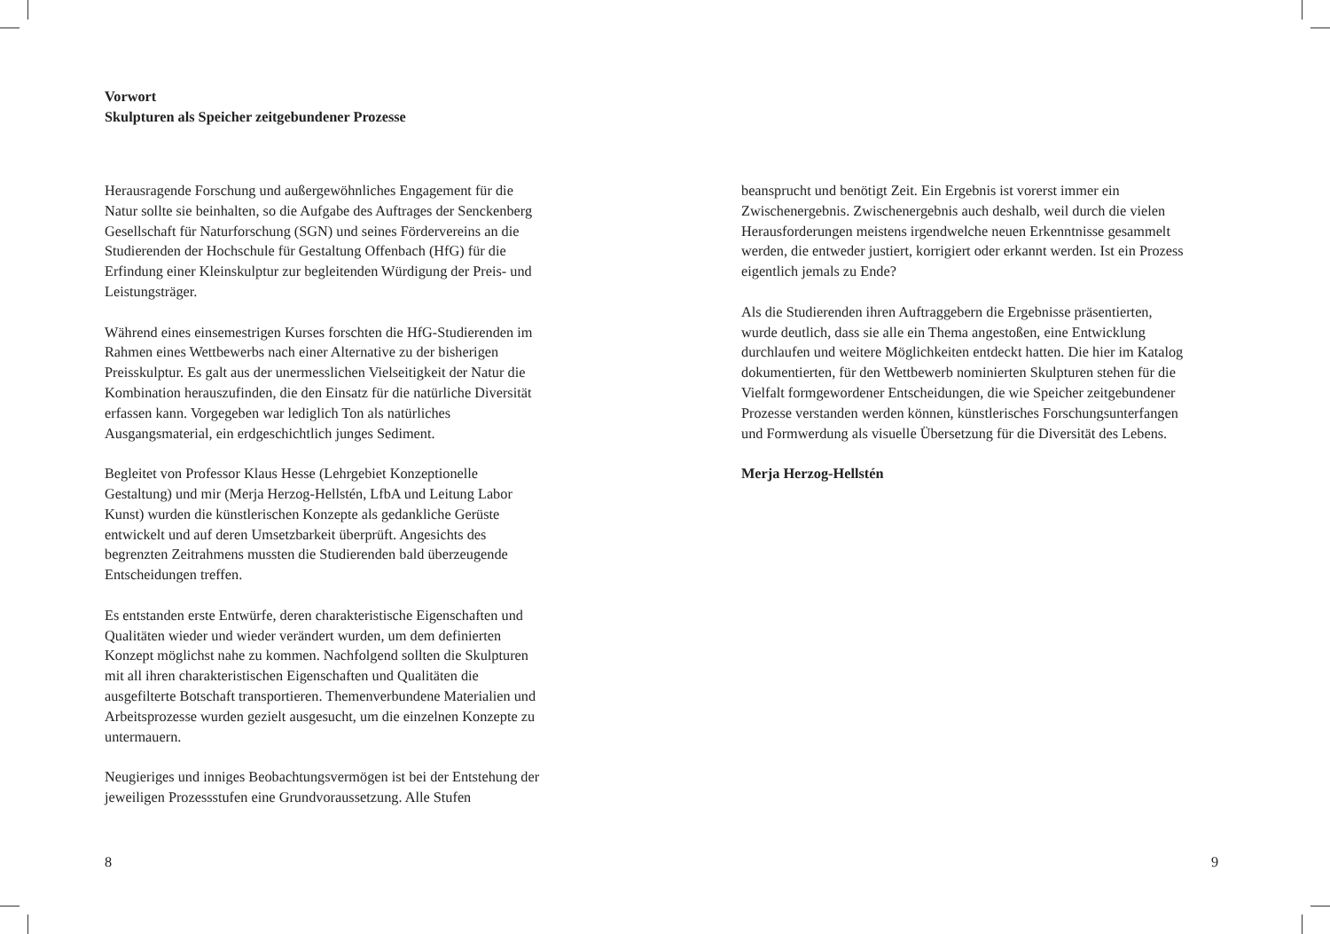Vorwort
Skulpturen als Speicher zeitgebundener Prozesse
Herausragende Forschung und außergewöhnliches Engagement für die Natur sollte sie beinhalten, so die Aufgabe des Auftrages der Senckenberg Gesellschaft für Naturforschung (SGN) und seines Fördervereins an die Studierenden der Hochschule für Gestaltung Offenbach (HfG) für die Erfindung einer Kleinskulptur zur begleitenden Würdigung der Preis- und Leistungsträger.
Während eines einsemestrigen Kurses forschten die HfG-Studierenden im Rahmen eines Wettbewerbs nach einer Alternative zu der bisherigen Preisskulptur. Es galt aus der unermesslichen Vielseitigkeit der Natur die Kombination herauszufinden, die den Einsatz für die natürliche Diversität erfassen kann. Vorgegeben war lediglich Ton als natürliches Ausgangsmaterial, ein erdgeschichtlich junges Sediment.
Begleitet von Professor Klaus Hesse (Lehrgebiet Konzeptionelle Gestaltung) und mir (Merja Herzog-Hellstén, LfbA und Leitung Labor Kunst) wurden die künstlerischen Konzepte als gedankliche Gerüste entwickelt und auf deren Umsetzbarkeit überprüft. Angesichts des begrenzten Zeitrahmens mussten die Studierenden bald überzeugende Entscheidungen treffen.
Es entstanden erste Entwürfe, deren charakteristische Eigenschaften und Qualitäten wieder und wieder verändert wurden, um dem definierten Konzept möglichst nahe zu kommen. Nachfolgend sollten die Skulpturen mit all ihren charakteristischen Eigenschaften und Qualitäten die ausgefilterte Botschaft transportieren. Themenverbundene Materialien und Arbeitsprozesse wurden gezielt ausgesucht, um die einzelnen Konzepte zu untermauern.
Neugieriges und inniges Beobachtungsvermögen ist bei der Entstehung der jeweiligen Prozessstufen eine Grundvoraussetzung. Alle Stufen
beansprucht und benötigt Zeit. Ein Ergebnis ist vorerst immer ein Zwischenergebnis. Zwischenergebnis auch deshalb, weil durch die vielen Herausforderungen meistens irgendwelche neuen Erkenntnisse gesammelt werden, die entweder justiert, korrigiert oder erkannt werden. Ist ein Prozess eigentlich jemals zu Ende?
Als die Studierenden ihren Auftraggebern die Ergebnisse präsentierten, wurde deutlich, dass sie alle ein Thema angestoßen, eine Entwicklung durchlaufen und weitere Möglichkeiten entdeckt hatten. Die hier im Katalog dokumentierten, für den Wettbewerb nominierten Skulpturen stehen für die Vielfalt formgewordener Entscheidungen, die wie Speicher zeitgebundener Prozesse verstanden werden können, künstlerisches Forschungsunterfangen und Formwerdung als visuelle Übersetzung für die Diversität des Lebens.
Merja Herzog-Hellstén
8 9